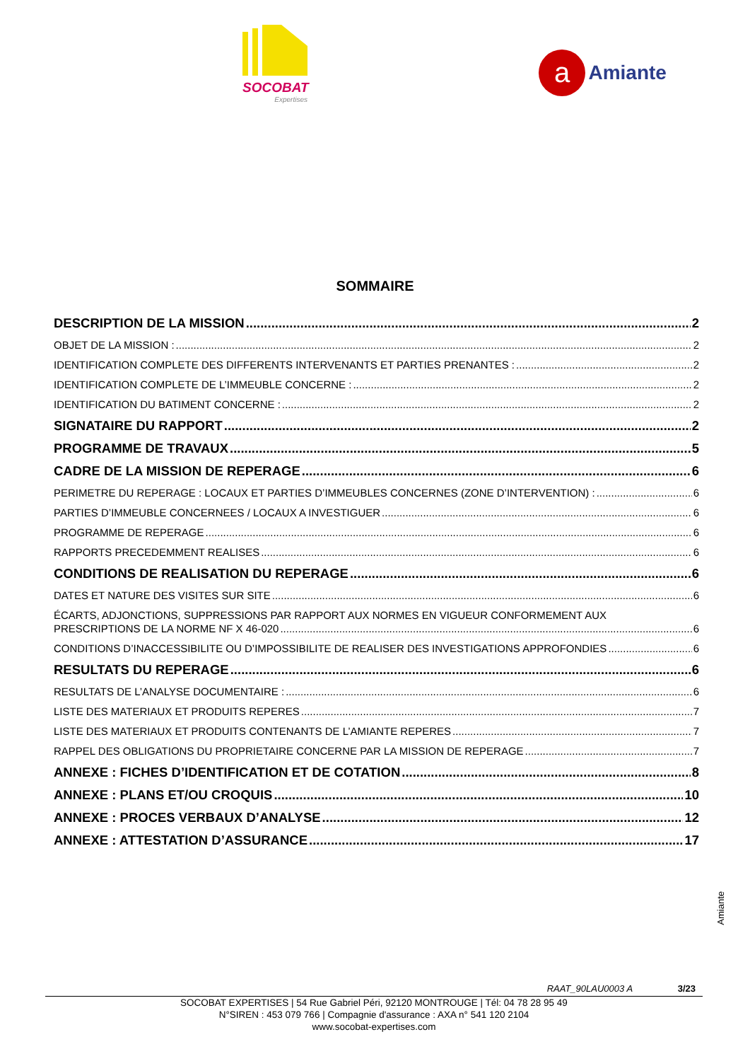SOCOBAT
Expertises
a Amiante
SOMMAIRE
DESCRIPTION DE LA MISSION 2
OBJET DE LA MISSION : 2
IDENTIFICATION COMPLETE DES DIFFERENTS INTERVENANTS ET PARTIES PRENANTES : 2
IDENTIFICATION COMPLETE DE L’IMMEUBLE CONCERNE : 2
IDENTIFICATION DU BATIMENT CONCERNE : 2
SIGNATAIRE DU RAPPORT 2
PROGRAMME DE TRAVAUX 5
CADRE DE LA MISSION DE REPERAGE 6
PERIMETRE DU REPERAGE : LOCAUX ET PARTIES D’IMMEUBLES CONCERNES (ZONE D’INTERVENTION) : 6
PARTIES D’IMMEUBLE CONCERNEES / LOCAUX A INVESTIGUER 6
PROGRAMME DE REPERAGE 6
RAPPORTS PRECEDEMMENT REALISES 6
CONDITIONS DE REALISATION DU REPERAGE 6
DATES ET NATURE DES VISITES SUR SITE 6
ÉCARTS, ADJONCTIONS, SUPPRESSIONS PAR RAPPORT AUX NORMES EN VIGUEUR CONFORMEMENT AUX
PRESCRIPTIONS DE LA NORME NF X 46-020 6
CONDITIONS D’INACCESSIBILITE OU D’IMPOSSIBILITE DE REALISER DES INVESTIGATIONS APPROFONDIES 6
RESULTATS DU REPERAGE 6
RESULTATS DE L’ANALYSE DOCUMENTAIRE : 6
LISTE DES MATERIAUX ET PRODUITS REPERES 7
LISTE DES MATERIAUX ET PRODUITS CONTENANTS DE L’AMIANTE REPERES 7
RAPPEL DES OBLIGATIONS DU PROPRIETAIRE CONCERNE PAR LA MISSION DE REPERAGE 7
ANNEXE : FICHES D’IDENTIFICATION ET DE COTATION 8
ANNEXE : PLANS ET/OU CROQUIS 10
ANNEXE : PROCES VERBAUX D’ANALYSE 12
ANNEXE : ATTESTATION D’ASSURANCE 17
Amiante
RAAT_90LAU0003 A 3/23
SOCOBAT EXPERTISES | 54 Rue Gabriel Péri, 92120 MONTROUGE | Tél: 04 78 28 95 49
N°SIREN : 453 079 766 | Compagnie d'assurance : AXA n° 541 120 2104
www.socobat-expertises.com